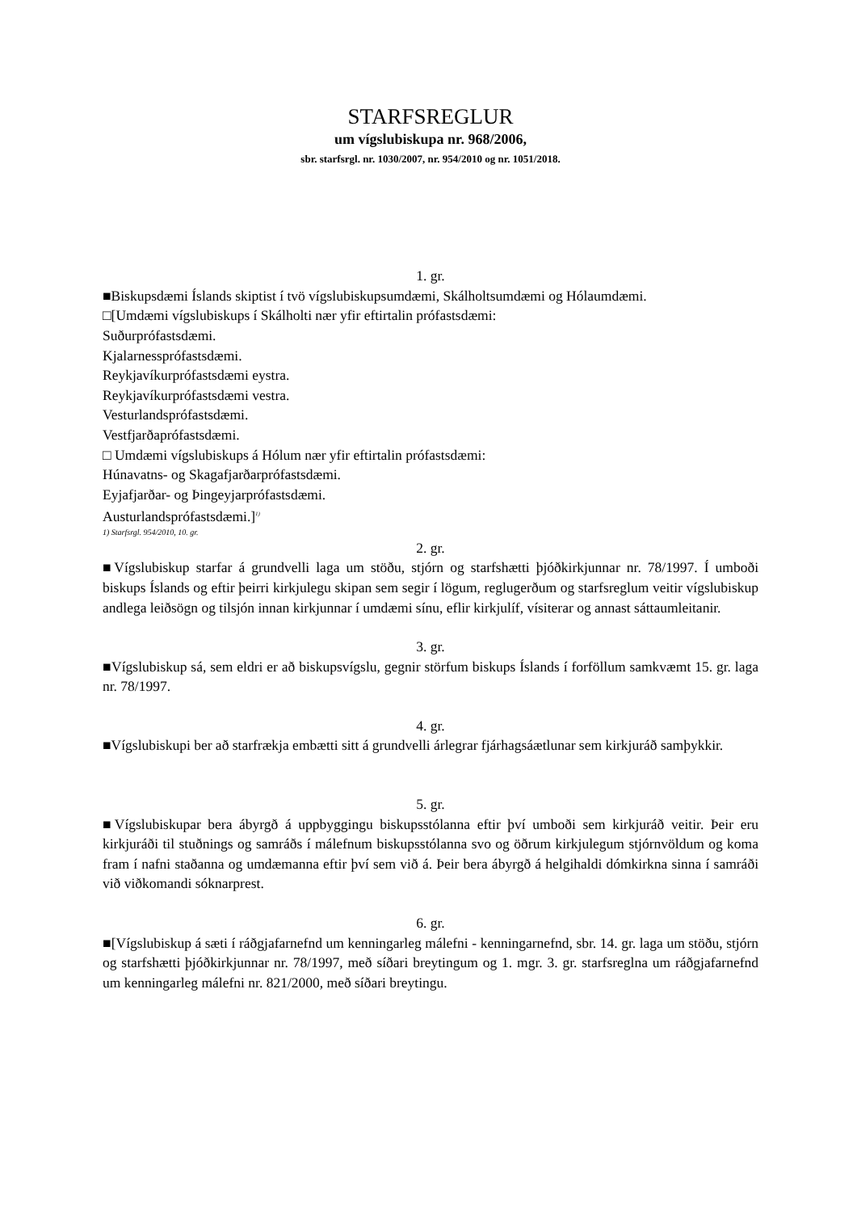STARFSREGLUR
um vígslubiskupa nr. 968/2006,
sbr. starfsrgl. nr. 1030/2007, nr. 954/2010 og nr. 1051/2018.
1. gr.
■Biskupsdæmi Íslands skiptist í tvö vígslubiskupsumdæmi, Skálholtsumdæmi og Hólaumdæmi.
□[Umdæmi vígslubiskups í Skálholti nær yfir eftirtalin prófastsdæmi:
Suðurprófastsdæmi.
Kjalarnessprófastsdæmi.
Reykjavíkurprófastsdæmi eystra.
Reykjavíkurprófastsdæmi vestra.
Vesturlandsprófastsdæmi.
Vestfjarðaprófastsdæmi.
□ Umdæmi vígslubiskups á Hólum nær yfir eftirtalin prófastsdæmi:
Húnavatns- og Skagafjarðarprófastsdæmi.
Eyjafjarðar- og Þingeyjarprófastsdæmi.
Austurlandsprófastsdæmi.]<sup>1)</sup>
1) Starfsrgl. 954/2010, 10. gr.
2. gr.
■Vígslubiskup starfar á grundvelli laga um stöðu, stjórn og starfshætti þjóðkirkjunnar nr. 78/1997. Í umboði biskups Íslands og eftir þeirri kirkjulegu skipan sem segir í lögum, reglugerðum og starfsreglum veitir vígslubiskup andlega leiðsögn og tilsjón innan kirkjunnar í umdæmi sínu, eflir kirkjulíf, vísiterar og annast sáttaumleitanir.
3. gr.
■Vígslubiskup sá, sem eldri er að biskupsvígslu, gegnir störfum biskups Íslands í forföllum samkvæmt 15. gr. laga nr. 78/1997.
4. gr.
■Vígslubiskupi ber að starfrækja embætti sitt á grundvelli árlegrar fjárhagsáætlunar sem kirkjuráð samþykkir.
5. gr.
■Vígslubiskupar bera ábyrgð á uppbyggingu biskupsstólanna eftir því umboði sem kirkjuráð veitir. Þeir eru kirkjuráði til stuðnings og samráðs í málefnum biskupsstólanna svo og öðrum kirkjulegum stjórnvöldum og koma fram í nafni staðanna og umdæmanna eftir því sem við á. Þeir bera ábyrgð á helgihaldi dómkirkna sinna í samráði við viðkomandi sóknarprest.
6. gr.
■[Vígslubiskup á sæti í ráðgjafarnefnd um kenningarleg málefni - kenningarnefnd, sbr. 14. gr. laga um stöðu, stjórn og starfshætti þjóðkirkjunnar nr. 78/1997, með síðari breytingum og 1. mgr. 3. gr. starfsreglna um ráðgjafarnefnd um kenningarleg málefni nr. 821/2000, með síðari breytingu.